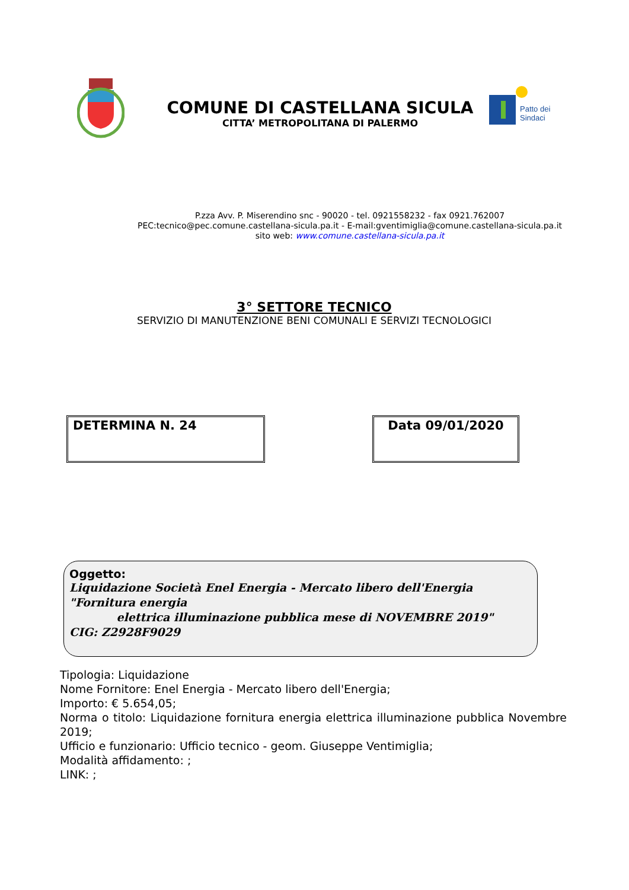COMUNE DI CASTELLANA SICULA
CITTA’ METROPOLITANA DI PALERMO
Patto dei
Sindaci
P.zza Avv. P. Miserendino snc - 90020 - tel. 0921558232 - fax 0921.762007
PEC:tecnico@pec.comune.castellana-sicula.pa.it - E-mail:gventimiglia@comune.castellana-sicula.pa.it
sito web: www.comune.castellana-sicula.pa.it
3° SETTORE TECNICO
SERVIZIO DI MANUTENZIONE BENI COMUNALI E SERVIZI TECNOLOGICI
DETERMINA N. 24 Data 09/01/2020
Oggetto:
Liquidazione Società Enel Energia - Mercato libero dell'Energia "Fornitura energia
elettrica illuminazione pubblica mese di NOVEMBRE 2019"
CIG: Z2928F9029
Tipologia: Liquidazione
Nome Fornitore: Enel Energia - Mercato libero dell'Energia;
Importo: € 5.654,05;
Norma o titolo: Liquidazione fornitura energia elettrica illuminazione pubblica Novembre 2019;
Ufficio e funzionario: Ufficio tecnico - geom. Giuseppe Ventimiglia;
Modalità affidamento: ;
LINK: ;